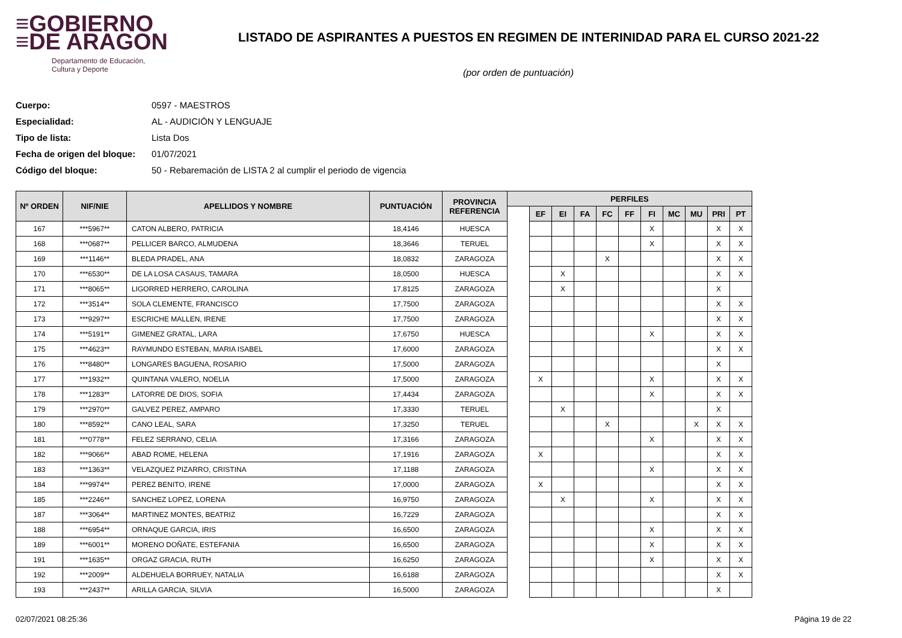≡GOBIERNO
≡DE ARAGON
Departamento de Educación,
Cultura y Deporte
LISTADO DE ASPIRANTES A PUESTOS EN REGIMEN DE INTERINIDAD PARA EL CURSO 2021-22
(por orden de puntuación)
Cuerpo: 0597 - MAESTROS
Especialidad: AL - AUDICIÓN Y LENGUAJE
Tipo de lista: Lista Dos
Fecha de origen del bloque: 01/07/2021
Código del bloque: 50 - Rebaremación de LISTA 2 al cumplir el periodo de vigencia
| Nº ORDEN | NIF/NIE | APELLIDOS Y NOMBRE | PUNTUACIÓN | PROVINCIA REFERENCIA | PERFILES | | | | | | | | | | |
| --- | --- | --- | --- | --- | --- | --- | --- | --- | --- | --- | --- | --- | --- | --- | --- |
| | | | | | | EF | EI | FA | FC | FF | FI | MC | MU | PRI | PT |
| 167 | ***5967** | CATON ALBERO, PATRICIA | 18,4146 | HUESCA | | | | | | | X | | | X | X |
| 168 | ***0687** | PELLICER BARCO, ALMUDENA | 18,3646 | TERUEL | | | | | | | X | | | X | X |
| 169 | ***1146** | BLEDA PRADEL, ANA | 18,0832 | ZARAGOZA | | | | | X | | | | | X | X |
| 170 | ***6530** | DE LA LOSA CASAUS, TAMARA | 18,0500 | HUESCA | | | X | | | | | | | X | X |
| 171 | ***8065** | LIGORRED HERRERO, CAROLINA | 17,8125 | ZARAGOZA | | | X | | | | | | | X | |
| 172 | ***3514** | SOLA CLEMENTE, FRANCISCO | 17,7500 | ZARAGOZA | | | | | | | | | | X | X |
| 173 | ***9297** | ESCRICHE MALLEN, IRENE | 17,7500 | ZARAGOZA | | | | | | | | | | X | X |
| 174 | ***5191** | GIMENEZ GRATAL, LARA | 17,6750 | HUESCA | | | | | | | X | | | X | X |
| 175 | ***4623** | RAYMUNDO ESTEBAN, MARIA ISABEL | 17,6000 | ZARAGOZA | | | | | | | | | | X | X |
| 176 | ***8480** | LONGARES BAGUENA, ROSARIO | 17,5000 | ZARAGOZA | | | | | | | | | | X | |
| 177 | ***1932** | QUINTANA VALERO, NOELIA | 17,5000 | ZARAGOZA | | X | | | | | X | | | X | X |
| 178 | ***1283** | LATORRE DE DIOS, SOFIA | 17,4434 | ZARAGOZA | | | | | | | X | | | X | X |
| 179 | ***2970** | GALVEZ PEREZ, AMPARO | 17,3330 | TERUEL | | | X | | | | | | | X | |
| 180 | ***8592** | CANO LEAL, SARA | 17,3250 | TERUEL | | | | | X | | | | X | X | X |
| 181 | ***0778** | FELEZ SERRANO, CELIA | 17,3166 | ZARAGOZA | | | | | | | X | | | X | X |
| 182 | ***9066** | ABAD ROME, HELENA | 17,1916 | ZARAGOZA | | X | | | | | | | | X | X |
| 183 | ***1363** | VELAZQUEZ PIZARRO, CRISTINA | 17,1188 | ZARAGOZA | | | | | | | X | | | X | X |
| 184 | ***9974** | PEREZ BENITO, IRENE | 17,0000 | ZARAGOZA | | X | | | | | | | | X | X |
| 185 | ***2246** | SANCHEZ LOPEZ, LORENA | 16,9750 | ZARAGOZA | | | X | | | | X | | | X | X |
| 187 | ***3064** | MARTINEZ MONTES, BEATRIZ | 16,7229 | ZARAGOZA | | | | | | | | | | X | X |
| 188 | ***6954** | ORNAQUE GARCIA, IRIS | 16,6500 | ZARAGOZA | | | | | | | X | | | X | X |
| 189 | ***6001** | MORENO DOÑATE, ESTEFANIA | 16,6500 | ZARAGOZA | | | | | | | X | | | X | X |
| 191 | ***1635** | ORGAZ GRACIA, RUTH | 16,6250 | ZARAGOZA | | | | | | | X | | | X | X |
| 192 | ***2009** | ALDEHUELA BORRUEY, NATALIA | 16,6188 | ZARAGOZA | | | | | | | | | | X | X |
| 193 | ***2437** | ARILLA GARCIA, SILVIA | 16,5000 | ZARAGOZA | | | | | | | | | | X | |
02/07/2021 08:25:36 Página 19 de 22